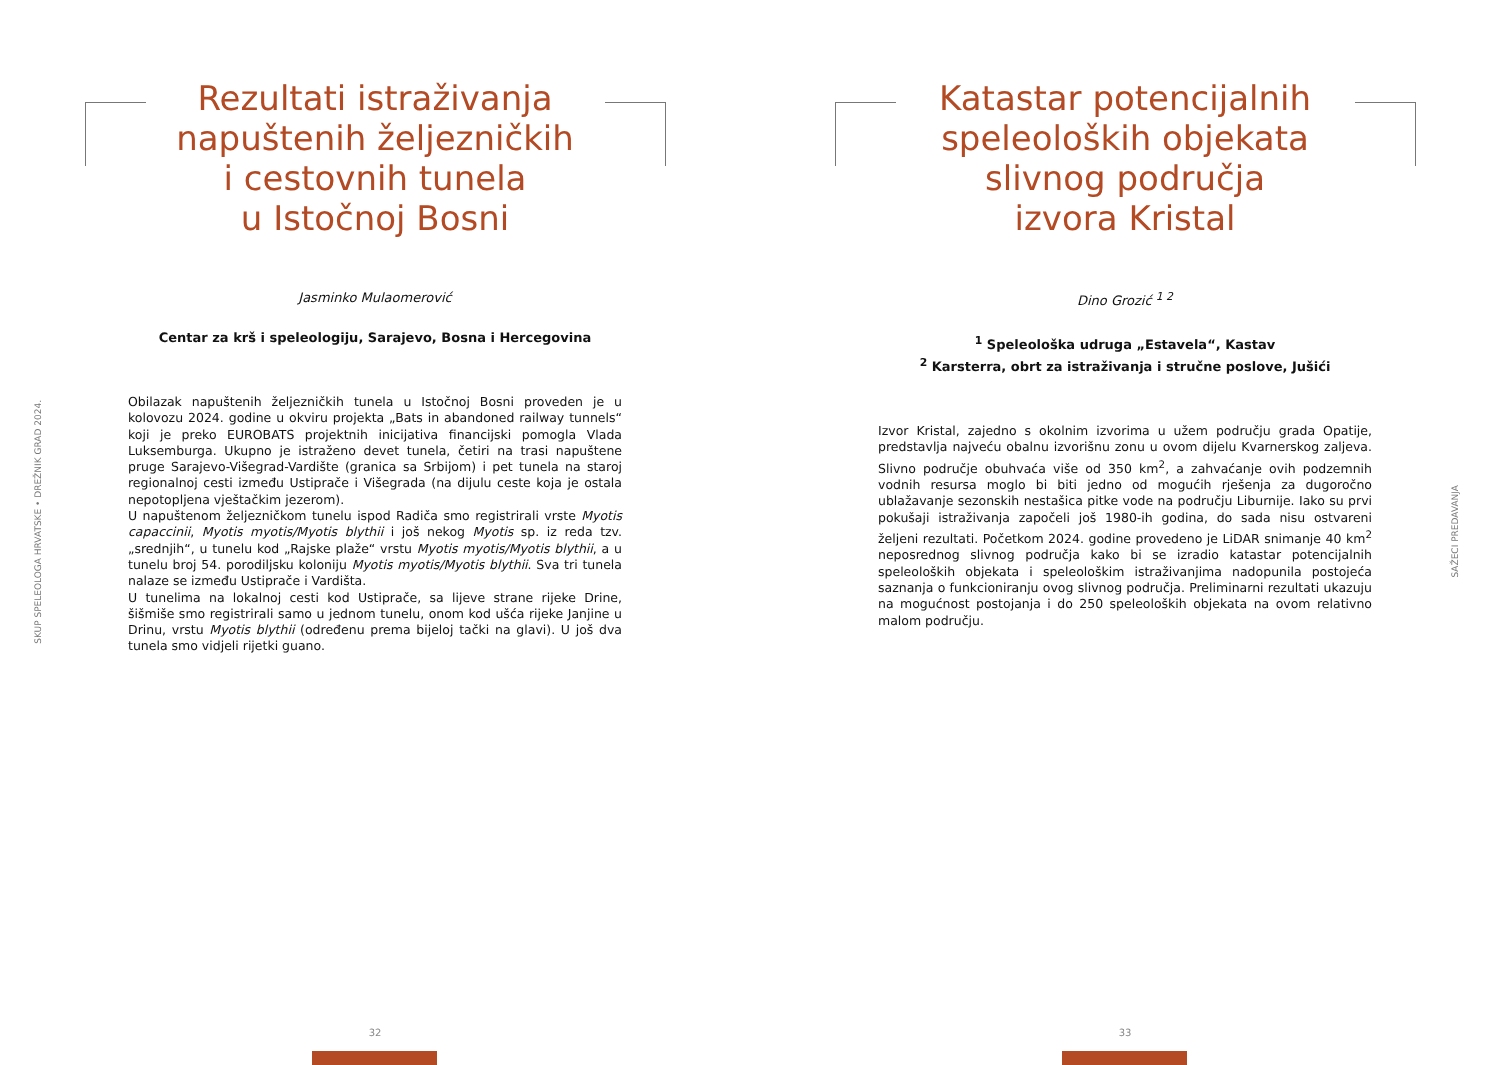Rezultati istraživanja
napuštenih željezničkih
i cestovnih tunela
u Istočnoj Bosni
Jasminko Mulaomerović
Centar za krš i speleologiju, Sarajevo, Bosna i Hercegovina
Obilazak napuštenih željezničkih tunela u Istočnoj Bosni proveden je u kolovozu 2024. godine u okviru projekta „Bats in abandoned railway tunnels“ koji je preko EUROBATS projektnih inicijativa financijski pomogla Vlada Luksemburga. Ukupno je istraženo devet tunela, četiri na trasi napuštene pruge Sarajevo-Višegrad-Vardište (granica sa Srbijom) i pet tunela na staroj regionalnoj cesti između Ustiprače i Višegrada (na dijulu ceste koja je ostala nepotopljena vještačkim jezerom).
U napuštenom željezničkom tunelu ispod Radiča smo registrirali vrste Myotis capaccinii, Myotis myotis/Myotis blythii i još nekog Myotis sp. iz reda tzv. „srednjih“, u tunelu kod „Rajske plaže“ vrstu Myotis myotis/Myotis blythii, a u tunelu broj 54. porodiljsku koloniju Myotis myotis/Myotis blythii. Sva tri tunela nalaze se između Ustiprače i Vardišta.
U tunelima na lokalnoj cesti kod Ustiprače, sa lijeve strane rijeke Drine, šišmiše smo registrirali samo u jednom tunelu, onom kod ušća rijeke Janjine u Drinu, vrstu Myotis blythii (određenu prema bijeloj tački na glavi). U još dva tunela smo vidjeli rijetki guano.
SKUP SPELEOLOGA HRVATSKE • DREŽNIK GRAD 2024.
32
Katastar potencijalnih
speleoloških objekata
slivnog područja
izvora Kristal
Dino Grozić <sup>1 2</sup>
<sup>1</sup> Speleološka udruga „Estavela“, Kastav
<sup>2</sup> Karsterra, obrt za istraživanja i stručne poslove, Jušići
Izvor Kristal, zajedno s okolnim izvorima u užem području grada Opatije, predstavlja najveću obalnu izvorišnu zonu u ovom dijelu Kvarnerskog zaljeva. Slivno područje obuhvaća više od 350 km<sup>2</sup>, a zahvaćanje ovih podzemnih vodnih resursa moglo bi biti jedno od mogućih rješenja za dugoročno ublažavanje sezonskih nestašica pitke vode na području Liburnije. Iako su prvi pokušaji istraživanja započeli još 1980-ih godina, do sada nisu ostvareni željeni rezultati. Početkom 2024. godine provedeno je LiDAR snimanje 40 km<sup>2</sup> neposrednog slivnog područja kako bi se izradio katastar potencijalnih speleoloških objekata i speleološkim istraživanjima nadopunila postojeća saznanja o funkcioniranju ovog slivnog područja. Preliminarni rezultati ukazuju na mogućnost postojanja i do 250 speleoloških objekata na ovom relativno malom području.
SAŽECI PREDAVANJA
33